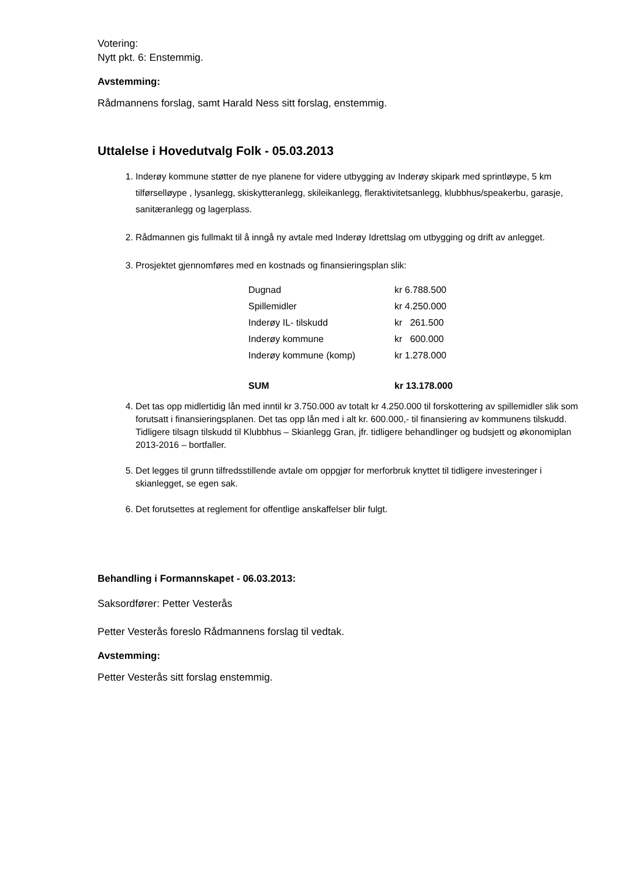Votering:
Nytt pkt. 6: Enstemmig.
Avstemming:
Rådmannens forslag, samt Harald Ness sitt forslag, enstemmig.
Uttalelse i Hovedutvalg Folk - 05.03.2013
1. Inderøy kommune støtter de nye planene for videre utbygging av Inderøy skipark med sprintløype, 5 km tilførselløype , lysanlegg, skiskytteranlegg, skileikanlegg, fleraktivitetsanlegg, klubbhus/speakerbu, garasje, sanitæranlegg og lagerplass.
2. Rådmannen gis fullmakt til å inngå ny avtale med Inderøy Idrettslag om utbygging og drift av anlegget.
3. Prosjektet gjennomføres med en kostnads og finansieringsplan slik:
| Dugnad | kr 6.788.500 |
| Spillemidler | kr 4.250.000 |
| Inderøy IL- tilskudd | kr 261.500 |
| Inderøy kommune | kr 600.000 |
| Inderøy kommune (komp) | kr 1.278.000 |
| SUM | kr 13.178.000 |
4. Det tas opp midlertidig lån med inntil kr 3.750.000 av totalt kr 4.250.000 til forskottering av spillemidler slik som forutsatt i finansieringsplanen. Det tas opp lån med i alt kr. 600.000,- til finansiering av kommunens tilskudd. Tidligere tilsagn tilskudd til Klubbhus – Skianlegg Gran, jfr. tidligere behandlinger og budsjett og økonomiplan 2013-2016 – bortfaller.
5. Det legges til grunn tilfredsstillende avtale om oppgjør for merforbruk knyttet til tidligere investeringer i skianlegget, se egen sak.
6. Det forutsettes at reglement for offentlige anskaffelser blir fulgt.
Behandling i Formannskapet - 06.03.2013:
Saksordfører: Petter Vesterås
Petter Vesterås foreslo Rådmannens forslag til vedtak.
Avstemming:
Petter Vesterås sitt forslag enstemmig.